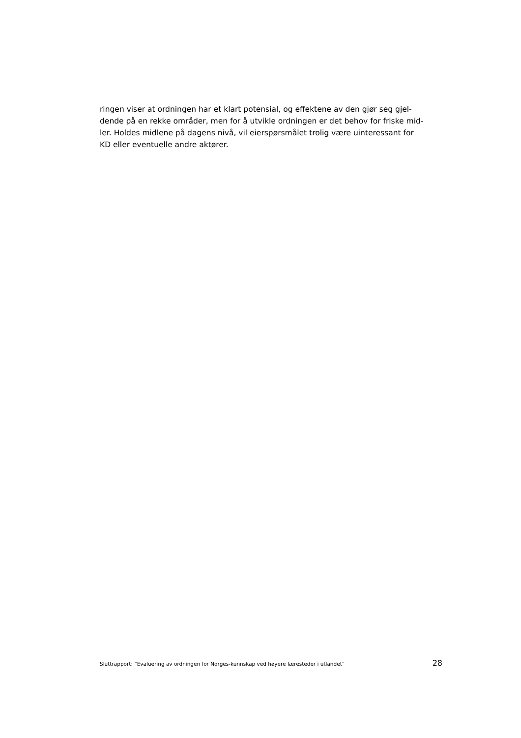ringen viser at ordningen har et klart potensial, og effektene av den gjør seg gjel-
dende på en rekke områder, men for å utvikle ordningen er det behov for friske mid-
ler. Holdes midlene på dagens nivå, vil eierspørsmålet trolig være uinteressant for
KD eller eventuelle andre aktører.
Sluttrapport: ”Evaluering av ordningen for Norges-kunnskap ved høyere læresteder i utlandet” 28